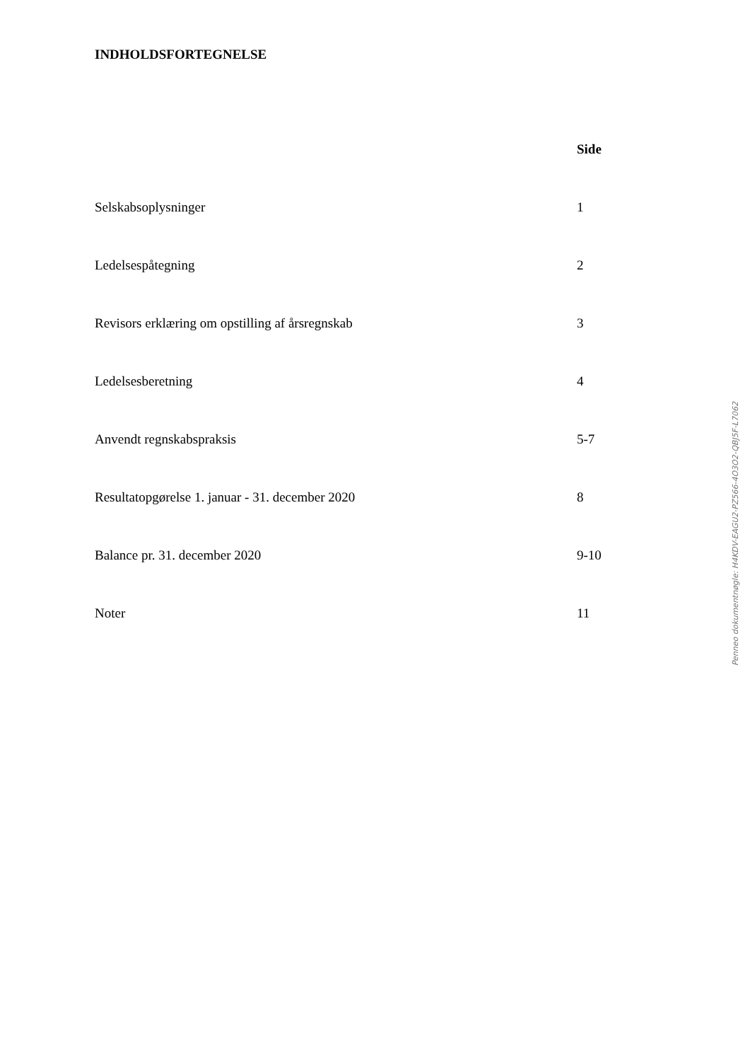INDHOLDSFORTEGNELSE
| | Side |
| Selskabsoplysninger | 1 |
| Ledelsespåtegning | 2 |
| Revisors erklæring om opstilling af årsregnskab | 3 |
| Ledelsesberetning | 4 |
| Anvendt regnskabspraksis | 5-7 |
| Resultatopgørelse 1. januar - 31. december 2020 | 8 |
| Balance pr. 31. december 2020 | 9-10 |
| Noter | 11 |
Penneo dokumentnøgle: H4KDV-EAGU2-PZ566-4O3O2-QBJ5F-L7062